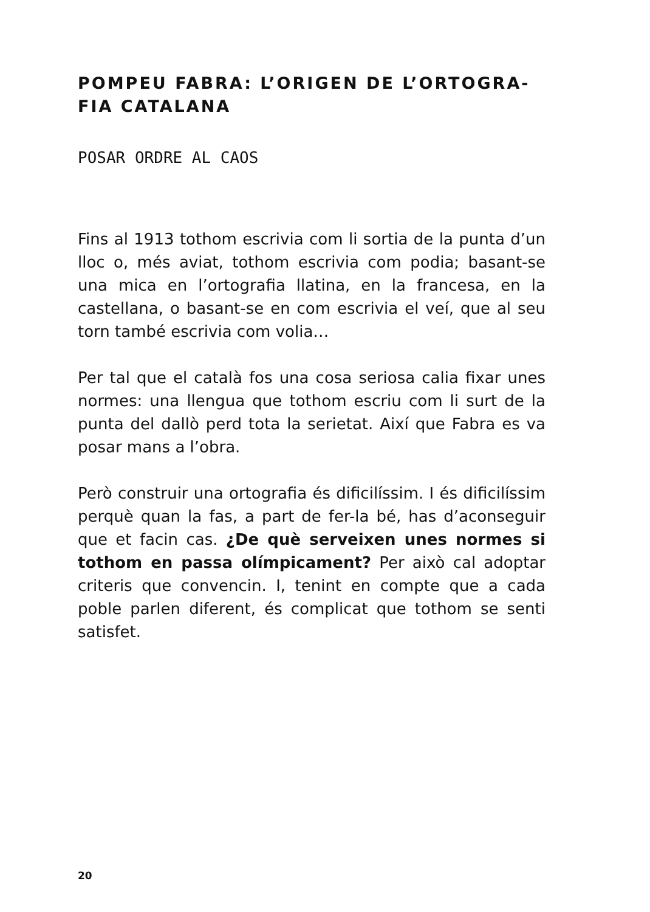POMPEU FABRA: L’ORIGEN DE L’ORTOGRA-
FIA CATALANA
POSAR ORDRE AL CAOS
Fins al 1913 tothom escrivia com li sortia de la punta d’un lloc o, més aviat, tothom escrivia com podia; basant-se una mica en l’ortografia llatina, en la francesa, en la castellana, o basant-se en com escrivia el veí, que al seu torn també escrivia com volia…
Per tal que el català fos una cosa seriosa calia fixar unes normes: una llengua que tothom escriu com li surt de la punta del dallò perd tota la serietat. Així que Fabra es va posar mans a l’obra.
Però construir una ortografia és dificilíssim. I és dificilíssim perquè quan la fas, a part de fer-la bé, has d’aconseguir que et facin cas. ¿De què serveixen unes normes si tothom en passa olímpicament? Per això cal adoptar criteris que convencin. I, tenint en compte que a cada poble parlen diferent, és complicat que tothom se senti satisfet.
20